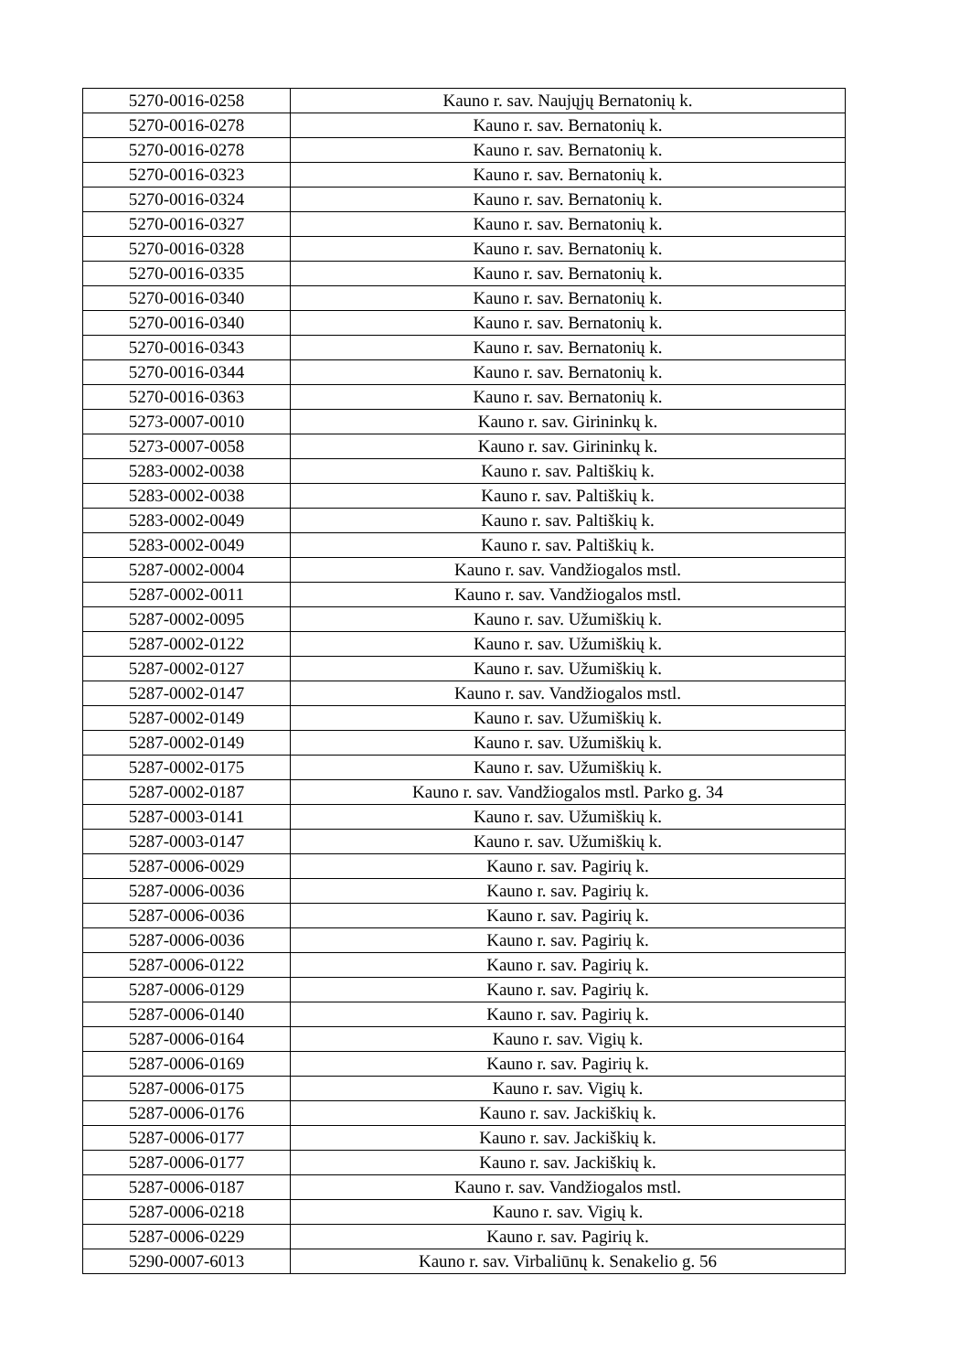| 5270-0016-0258 | Kauno r. sav. Naujųjų Bernatonių k. |
| 5270-0016-0278 | Kauno r. sav. Bernatonių k. |
| 5270-0016-0278 | Kauno r. sav. Bernatonių k. |
| 5270-0016-0323 | Kauno r. sav. Bernatonių k. |
| 5270-0016-0324 | Kauno r. sav. Bernatonių k. |
| 5270-0016-0327 | Kauno r. sav. Bernatonių k. |
| 5270-0016-0328 | Kauno r. sav. Bernatonių k. |
| 5270-0016-0335 | Kauno r. sav. Bernatonių k. |
| 5270-0016-0340 | Kauno r. sav. Bernatonių k. |
| 5270-0016-0340 | Kauno r. sav. Bernatonių k. |
| 5270-0016-0343 | Kauno r. sav. Bernatonių k. |
| 5270-0016-0344 | Kauno r. sav. Bernatonių k. |
| 5270-0016-0363 | Kauno r. sav. Bernatonių k. |
| 5273-0007-0010 | Kauno r. sav. Girininkų k. |
| 5273-0007-0058 | Kauno r. sav. Girininkų k. |
| 5283-0002-0038 | Kauno r. sav. Paltiškių k. |
| 5283-0002-0038 | Kauno r. sav. Paltiškių k. |
| 5283-0002-0049 | Kauno r. sav. Paltiškių k. |
| 5283-0002-0049 | Kauno r. sav. Paltiškių k. |
| 5287-0002-0004 | Kauno r. sav. Vandžiogalos mstl. |
| 5287-0002-0011 | Kauno r. sav. Vandžiogalos mstl. |
| 5287-0002-0095 | Kauno r. sav. Užumiškių k. |
| 5287-0002-0122 | Kauno r. sav. Užumiškių k. |
| 5287-0002-0127 | Kauno r. sav. Užumiškių k. |
| 5287-0002-0147 | Kauno r. sav. Vandžiogalos mstl. |
| 5287-0002-0149 | Kauno r. sav. Užumiškių k. |
| 5287-0002-0149 | Kauno r. sav. Užumiškių k. |
| 5287-0002-0175 | Kauno r. sav. Užumiškių k. |
| 5287-0002-0187 | Kauno r. sav. Vandžiogalos mstl. Parko g. 34 |
| 5287-0003-0141 | Kauno r. sav. Užumiškių k. |
| 5287-0003-0147 | Kauno r. sav. Užumiškių k. |
| 5287-0006-0029 | Kauno r. sav. Pagirių k. |
| 5287-0006-0036 | Kauno r. sav. Pagirių k. |
| 5287-0006-0036 | Kauno r. sav. Pagirių k. |
| 5287-0006-0036 | Kauno r. sav. Pagirių k. |
| 5287-0006-0122 | Kauno r. sav. Pagirių k. |
| 5287-0006-0129 | Kauno r. sav. Pagirių k. |
| 5287-0006-0140 | Kauno r. sav. Pagirių k. |
| 5287-0006-0164 | Kauno r. sav. Vigių k. |
| 5287-0006-0169 | Kauno r. sav. Pagirių k. |
| 5287-0006-0175 | Kauno r. sav. Vigių k. |
| 5287-0006-0176 | Kauno r. sav. Jackiškių k. |
| 5287-0006-0177 | Kauno r. sav. Jackiškių k. |
| 5287-0006-0177 | Kauno r. sav. Jackiškių k. |
| 5287-0006-0187 | Kauno r. sav. Vandžiogalos mstl. |
| 5287-0006-0218 | Kauno r. sav. Vigių k. |
| 5287-0006-0229 | Kauno r. sav. Pagirių k. |
| 5290-0007-6013 | Kauno r. sav. Virbaliūnų k. Senakelio g. 56 |